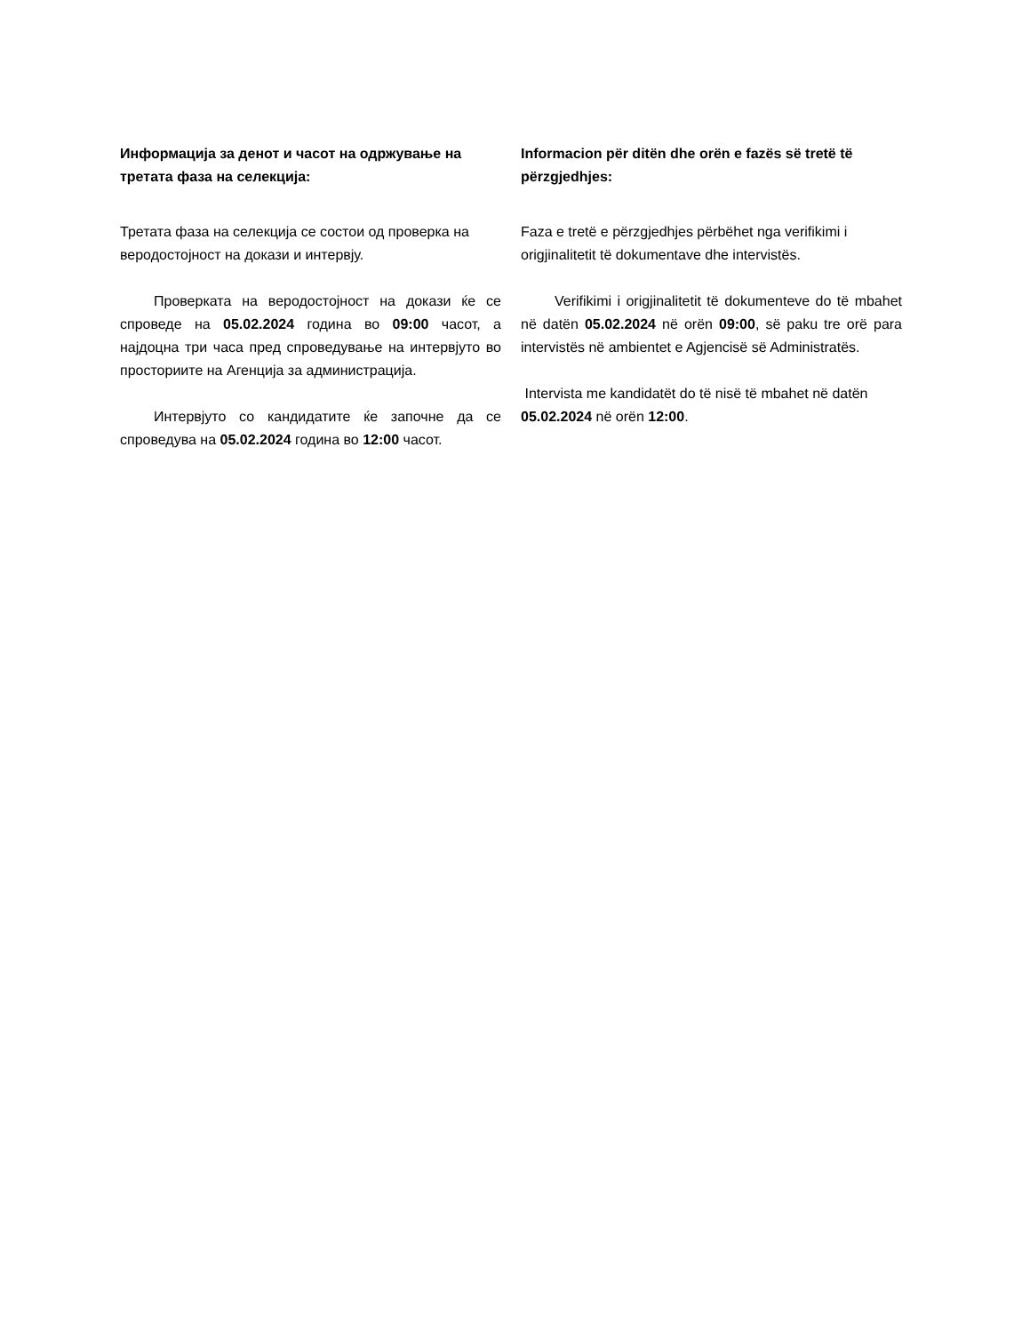Информацијa за денот и часот на одржување на третата фаза на селекција:
Третата фаза на селекција се состои од проверка на веродостојност на докази и интервју.
Проверката на веродостојност на докази ќе се спроведе на 05.02.2024 година во 09:00 часот, а најдоцна три часа пред спроведување на интервјуто во просториите на Агенција за администрација.
Интервјуто со кандидатите ќе започне да се спроведува на 05.02.2024 година во 12:00 часот.
Informacion për ditën dhe orën e fazës së tretë të përzgjedhjes:
Faza e tretë e përzgjedhjes përbëhet nga verifikimi i origjinalitetit të dokumentave dhe intervistës.
Verifikimi i origjinalitetit të dokumenteve do të mbahet në datën 05.02.2024 në orën 09:00, së paku tre orë para intervistës në ambientet e Agjencisë së Administratës.
Intervista me kandidatët do të nisë të mbahet në datën 05.02.2024 në orën 12:00.